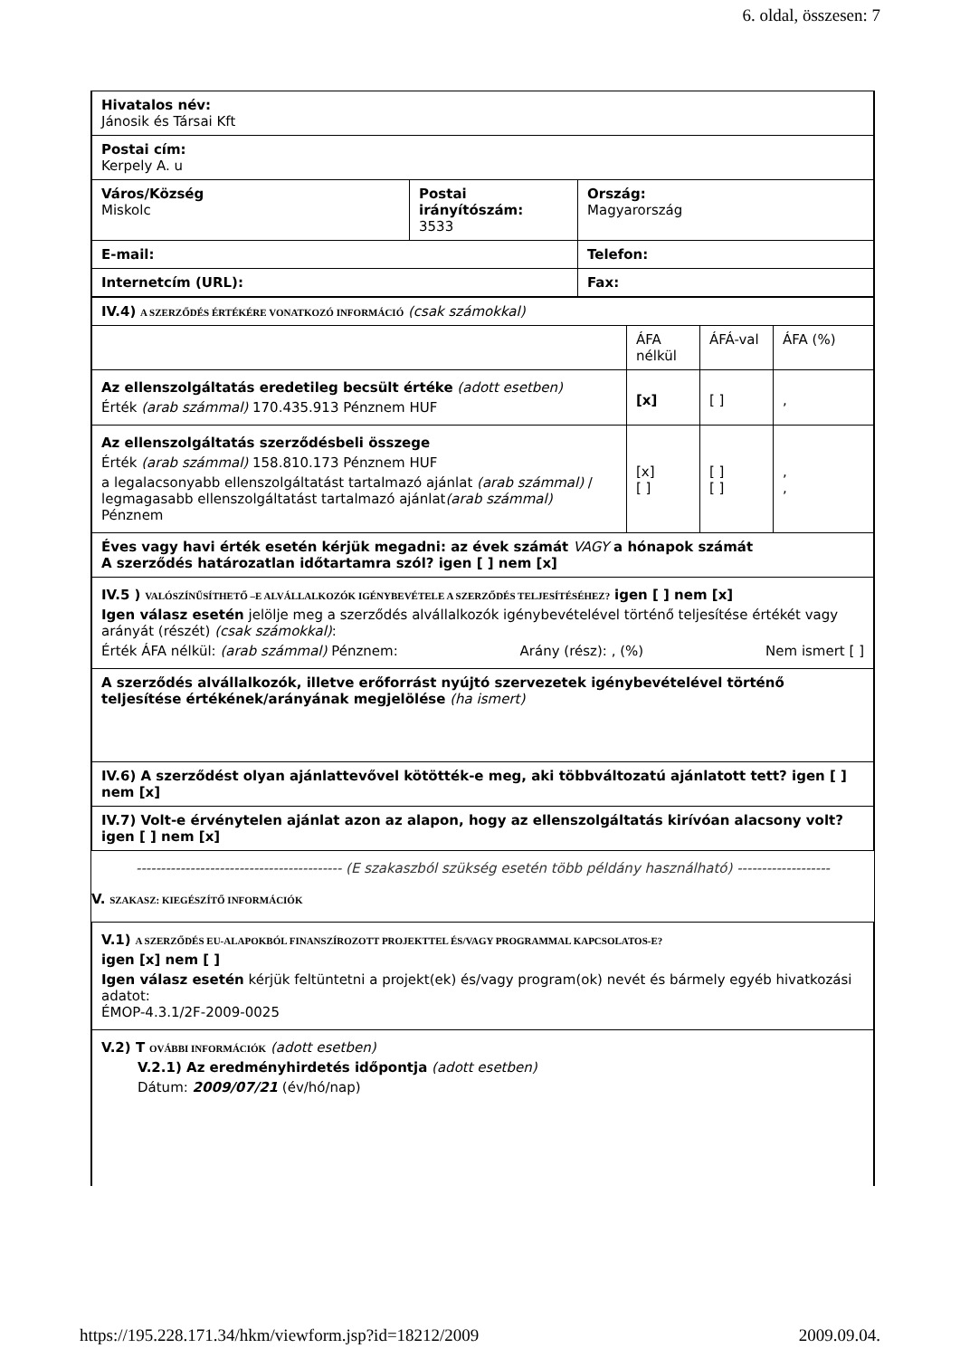6. oldal, összesen: 7
| Hivatalos név: Jánosik és Társai Kft | | |
| Postai cím: Kerpely A. u | | |
| Város/Község Miskolc | Postai irányítószám: 3533 | Ország: Magyarország |
| E-mail: | | Telefon: |
| Internetcím (URL): | | Fax: |
| IV.4) A SZERZŐDÉS ÉRTÉKÉRE VONATKOZÓ INFORMÁCIÓ (csak számokkal) | | | |
| | ÁFA nélkül | ÁFÁ-val | ÁFA (%) |
| Az ellenszolgáltatás eredetileg becsült értéke (adott esetben) Érték (arab számmal) 170.435.913 Pénznem HUF | [x] | [ ] | , |
| Az ellenszolgáltatás szerződésbeli összege Érték (arab számmal) 158.810.173 Pénznem HUF a legalacsonyabb ellenszolgáltatást tartalmazó ajánlat (arab számmal) / legmagasabb ellenszolgáltatást tartalmazó ajánlat (arab számmal) Pénznem | [x] [ ] | [ ] [ ] | , , |
| Éves vagy havi érték esetén kérjük megadni: az évek számát VAGY a hónapok számát A szerződés határozatlan időtartamra szól? igen [ ] nem [x] | | | |
| IV.5 ) VALÓSZÍNŰSÍTHETŐ –E ALVÁLLALKOZÓK IGÉNYBEVÉTELE A SZERZŐDÉS TELJESÍTÉSÉHEZ? igen [ ] nem [x] Igen válasz esetén jelölje meg a szerződés alvállalkozók igénybevételével történő teljesítése értékét vagy arányát (részét) (csak számokkal) : Érték ÁFA nélkül: (arab számmal) Pénznem: Arány (rész): , (%) Nem ismert [ ] | | | |
| A szerződés alvállalkozók, illetve erőforrást nyújtó szervezetek igénybevételével történő teljesítése értékének/arányának megjelölése (ha ismert) | | | |
| IV.6) A szerződést olyan ajánlattevővel kötötték-e meg, aki többváltozatú ajánlatott tett? igen [ ] nem [x] | | | |
| IV.7) Volt-e érvénytelen ajánlat azon az alapon, hogy az ellenszolgáltatás kirívóan alacsony volt? igen [ ] nem [x] | | | |
------------------------------------------ (E szakaszból szükség esetén több példány használható) -------------------
V. SZAKASZ: KIEGÉSZÍTŐ INFORMÁCIÓK
| V.1) A SZERZŐDÉS EU-ALAPOKBÓL FINANSZÍROZOTT PROJEKTTEL ÉS/VAGY PROGRAMMAL KAPCSOLATOS-E? igen [x] nem [ ] Igen válasz esetén kérjük feltüntetni a projekt(ek) és/vagy program(ok) nevét és bármely egyéb hivatkozási adatot: ÉMOP-4.3.1/2F-2009-0025 |
| V.2) T OVÁBBI INFORMÁCIÓK (adott esetben) V.2.1) Az eredményhirdetés időpontja (adott esetben) Dátum: 2009/07/21 (év/hó/nap) |
https://195.228.171.34/hkm/viewform.jsp?id=18212/2009 2009.09.04.